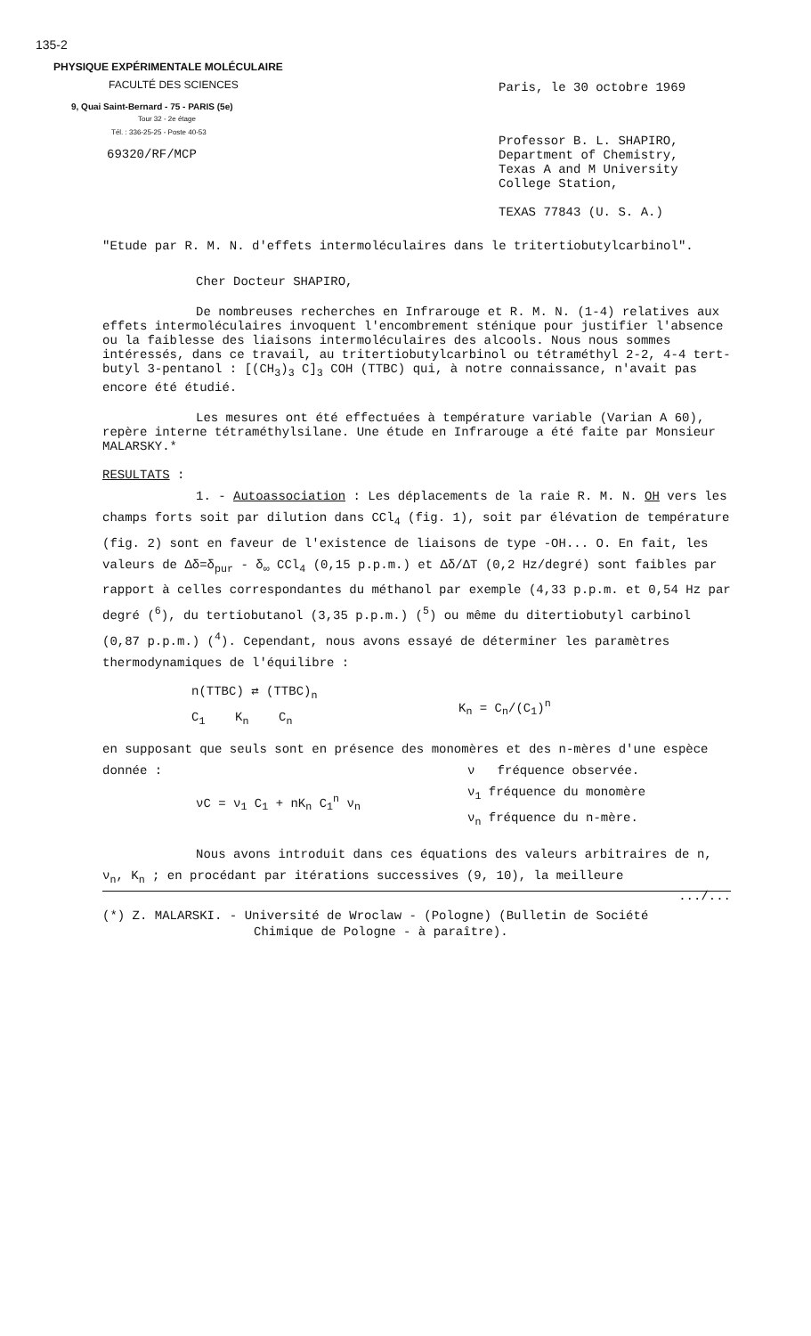135-2
PHYSIQUE EXPÉRIMENTALE MOLÉCULAIRE
FACULTÉ DES SCIENCES
9, Quai Saint-Bernard - 75 - PARIS (5e)
Tour 32 - 2e étage
Tél. : 336-25-25 - Poste 40-53
69320/RF/MCP
Paris, le 30 octobre 1969
Professor B. L. SHAPIRO,
Department of Chemistry,
Texas A and M University
College Station,
TEXAS 77843 (U. S. A.)
"Etude par R. M. N. d'effets intermoléculaires dans le tritertiobutylcarbinol".
Cher Docteur SHAPIRO,
De nombreuses recherches en Infrarouge et R. M. N. (1-4) relatives aux effets intermoléculaires invoquent l'encombrement sténique pour justifier l'absence ou la faiblesse des liaisons intermoléculaires des alcools. Nous nous sommes intéressés, dans ce travail, au tritertiobutylcarbinol ou tétraméthyl 2-2, 4-4 tert-butyl 3-pentanol : [(CH<sub>3</sub>)<sub>3</sub> C]<sub>3</sub> COH (TTBC) qui, à notre connaissance, n'avait pas encore été étudié.
Les mesures ont été effectuées à température variable (Varian A 60), repère interne tétraméthylsilane. Une étude en Infrarouge a été faite par Monsieur MALARSKY.*
RESULTATS :
1. - Autoassociation : Les déplacements de la raie R. M. N. OH vers les champs forts soit par dilution dans CCl<sub>4</sub> (fig. 1), soit par élévation de température (fig. 2) sont en faveur de l'existence de liaisons de type -OH... O. En fait, les valeurs de Δδ=δ<sub>pur</sub> - δ<sub>∞</sub> CCl<sub>4</sub> (0,15 p.p.m.) et Δδ/ΔT (0,2 Hz/degré) sont faibles par rapport à celles correspondantes du méthanol par exemple (4,33 p.p.m. et 0,54 Hz par degré (<sup>6</sup>), du tertiobutanol (3,35 p.p.m.) (<sup>5</sup>) ou même du ditertiobutyl carbinol (0,87 p.p.m.) (<sup>4</sup>). Cependant, nous avons essayé de déterminer les paramètres thermodynamiques de l'équilibre :
n(TTBC) ⇄ (TTBC)<sub>n</sub>
C<sub>1</sub> K<sub>n</sub> C<sub>n</sub>
K<sub>n</sub> = C<sub>n</sub>/(C<sub>1</sub>)<sup>n</sup>
en supposant que seuls sont en présence des monomères et des n-mères d'une espèce donnée :
νC = ν<sub>1</sub> C<sub>1</sub> + nK<sub>n</sub> C<sub>1</sub><sup>n</sup> ν<sub>n</sub>
ν fréquence observée.
ν<sub>1</sub> fréquence du monomère
ν<sub>n</sub> fréquence du n-mère.
Nous avons introduit dans ces équations des valeurs arbitraires de n, ν<sub>n</sub>, K<sub>n</sub> ; en procédant par itérations successives (9, 10), la meilleure
.../...
(*) Z. MALARSKI. - Université de Wroclaw - (Pologne) (Bulletin de Société
Chimique de Pologne - à paraître).